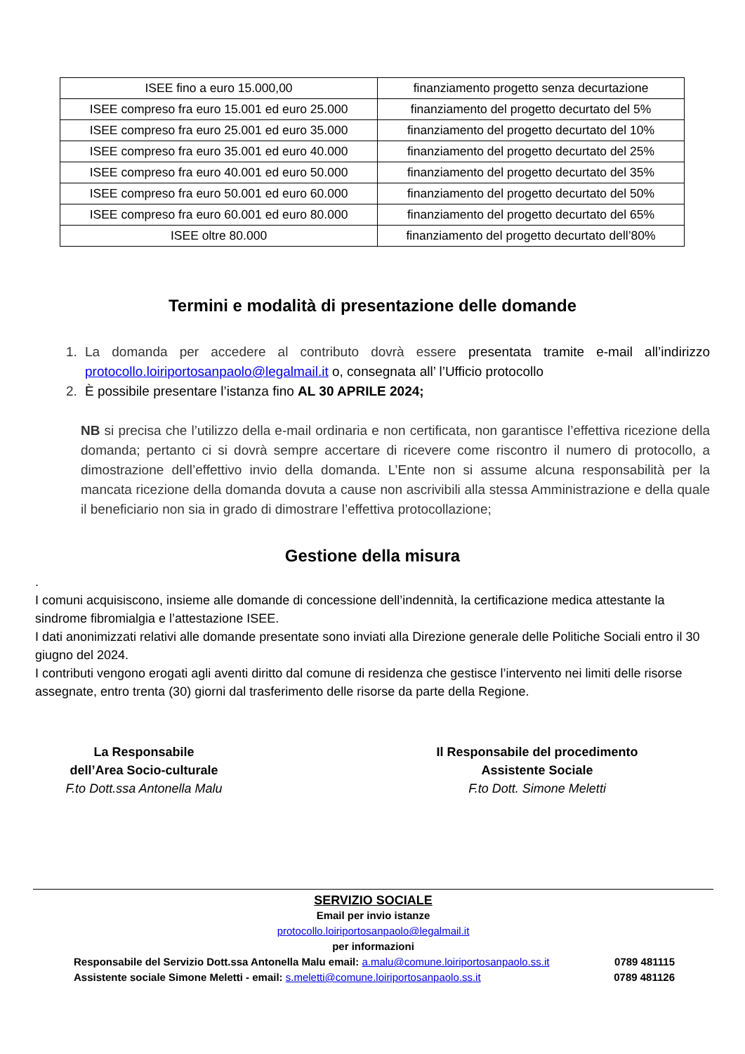| ISEE fino a euro 15.000,00 | finanziamento progetto senza decurtazione |
| ISEE compreso fra euro 15.001 ed euro 25.000 | finanziamento del progetto decurtato del 5% |
| ISEE compreso fra euro 25.001 ed euro 35.000 | finanziamento del progetto decurtato del 10% |
| ISEE compreso fra euro 35.001 ed euro 40.000 | finanziamento del progetto decurtato del 25% |
| ISEE compreso fra euro 40.001 ed euro 50.000 | finanziamento del progetto decurtato del 35% |
| ISEE compreso fra euro 50.001 ed euro 60.000 | finanziamento del progetto decurtato del 50% |
| ISEE compreso fra euro 60.001 ed euro 80.000 | finanziamento del progetto decurtato del 65% |
| ISEE oltre 80.000 | finanziamento del progetto decurtato dell’80% |
Termini e modalità di presentazione delle domande
1. La domanda per accedere al contributo dovrà essere presentata tramite e-mail all’indirizzo protocollo.loiriportosanpaolo@legalmail.it o, consegnata all’ l’Ufficio protocollo
2. È possibile presentare l’istanza fino AL 30 APRILE 2024;
NB si precisa che l’utilizzo della e-mail ordinaria e non certificata, non garantisce l’effettiva ricezione della domanda; pertanto ci si dovrà sempre accertare di ricevere come riscontro il numero di protocollo, a dimostrazione dell’effettivo invio della domanda. L’Ente non si assume alcuna responsabilità per la mancata ricezione della domanda dovuta a cause non ascrivibili alla stessa Amministrazione e della quale il beneficiario non sia in grado di dimostrare l’effettiva protocollazione;
Gestione della misura
.
I comuni acquisiscono, insieme alle domande di concessione dell’indennità, la certificazione medica attestante la sindrome fibromialgia e l’attestazione ISEE.
I dati anonimizzati relativi alle domande presentate sono inviati alla Direzione generale delle Politiche Sociali entro il 30 giugno del 2024.
I contributi vengono erogati agli aventi diritto dal comune di residenza che gestisce l’intervento nei limiti delle risorse assegnate, entro trenta (30) giorni dal trasferimento delle risorse da parte della Regione.
La Responsabile
dell’Area Socio-culturale
F.to Dott.ssa Antonella Malu
Il Responsabile del procedimento
Assistente Sociale
F.to Dott. Simone Meletti
SERVIZIO SOCIALE
Email per invio istanze
protocollo.loiriportosanpaolo@legalmail.it
per informazioni
Responsabile del Servizio Dott.ssa Antonella Malu email: a.malu@comune.loiriportosanpaolo.ss.it 0789 481115
Assistente sociale Simone Meletti - email: s.meletti@comune.loiriportosanpaolo.ss.it 0789 481126